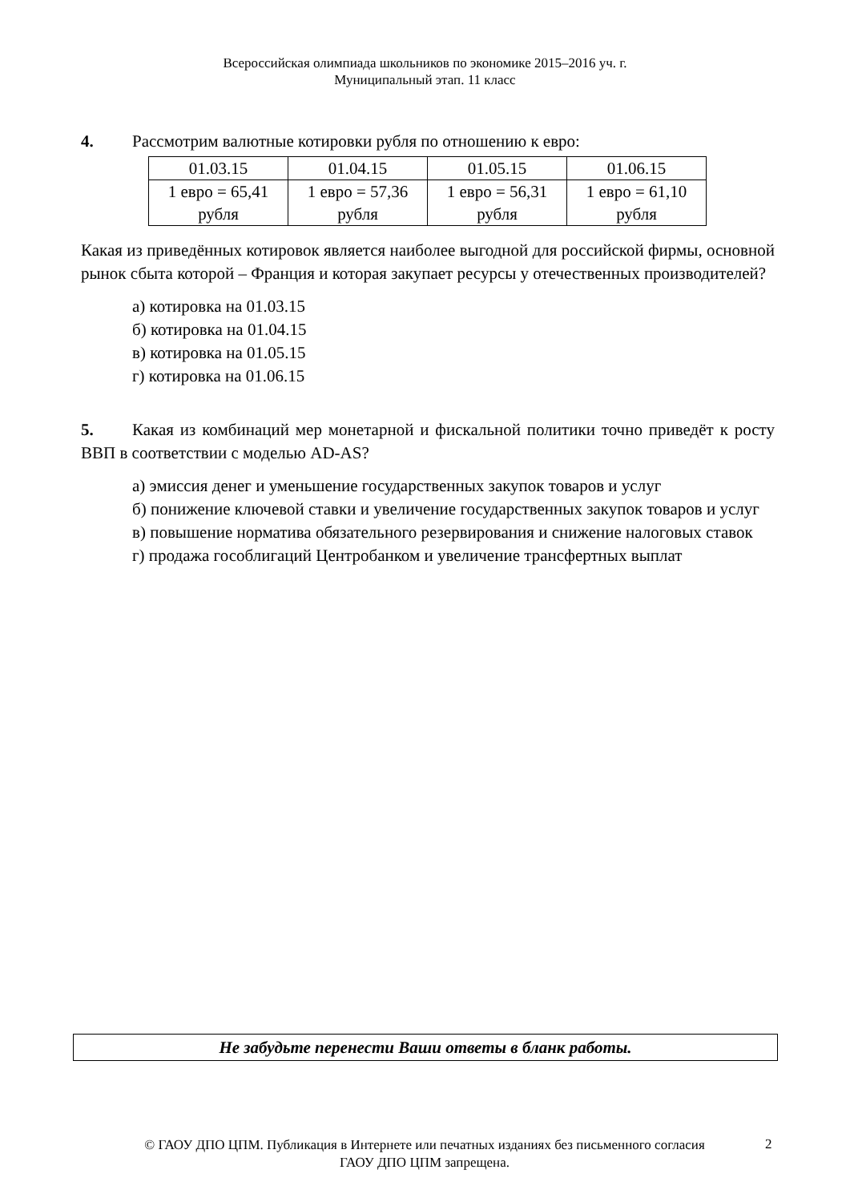Всероссийская олимпиада школьников по экономике 2015–2016 уч. г.
Муниципальный этап. 11 класс
4. Рассмотрим валютные котировки рубля по отношению к евро:
| 01.03.15 | 01.04.15 | 01.05.15 | 01.06.15 |
| 1 евро = 65,41 рубля | 1 евро = 57,36 рубля | 1 евро = 56,31 рубля | 1 евро = 61,10 рубля |
Какая из приведённых котировок является наиболее выгодной для российской фирмы, основной рынок сбыта которой – Франция и которая закупает ресурсы у отечественных производителей?
а) котировка на 01.03.15
б) котировка на 01.04.15
в) котировка на 01.05.15
г) котировка на 01.06.15
5. Какая из комбинаций мер монетарной и фискальной политики точно приведёт к росту ВВП в соответствии с моделью AD-AS?
а) эмиссия денег и уменьшение государственных закупок товаров и услуг
б) понижение ключевой ставки и увеличение государственных закупок товаров и услуг
в) повышение норматива обязательного резервирования и снижение налоговых ставок
г) продажа гособлигаций Центробанком и увеличение трансфертных выплат
Не забудьте перенести Ваши ответы в бланк работы.
© ГАОУ ДПО ЦПМ. Публикация в Интернете или печатных изданиях без письменного согласия ГАОУ ДПО ЦПМ запрещена.
2